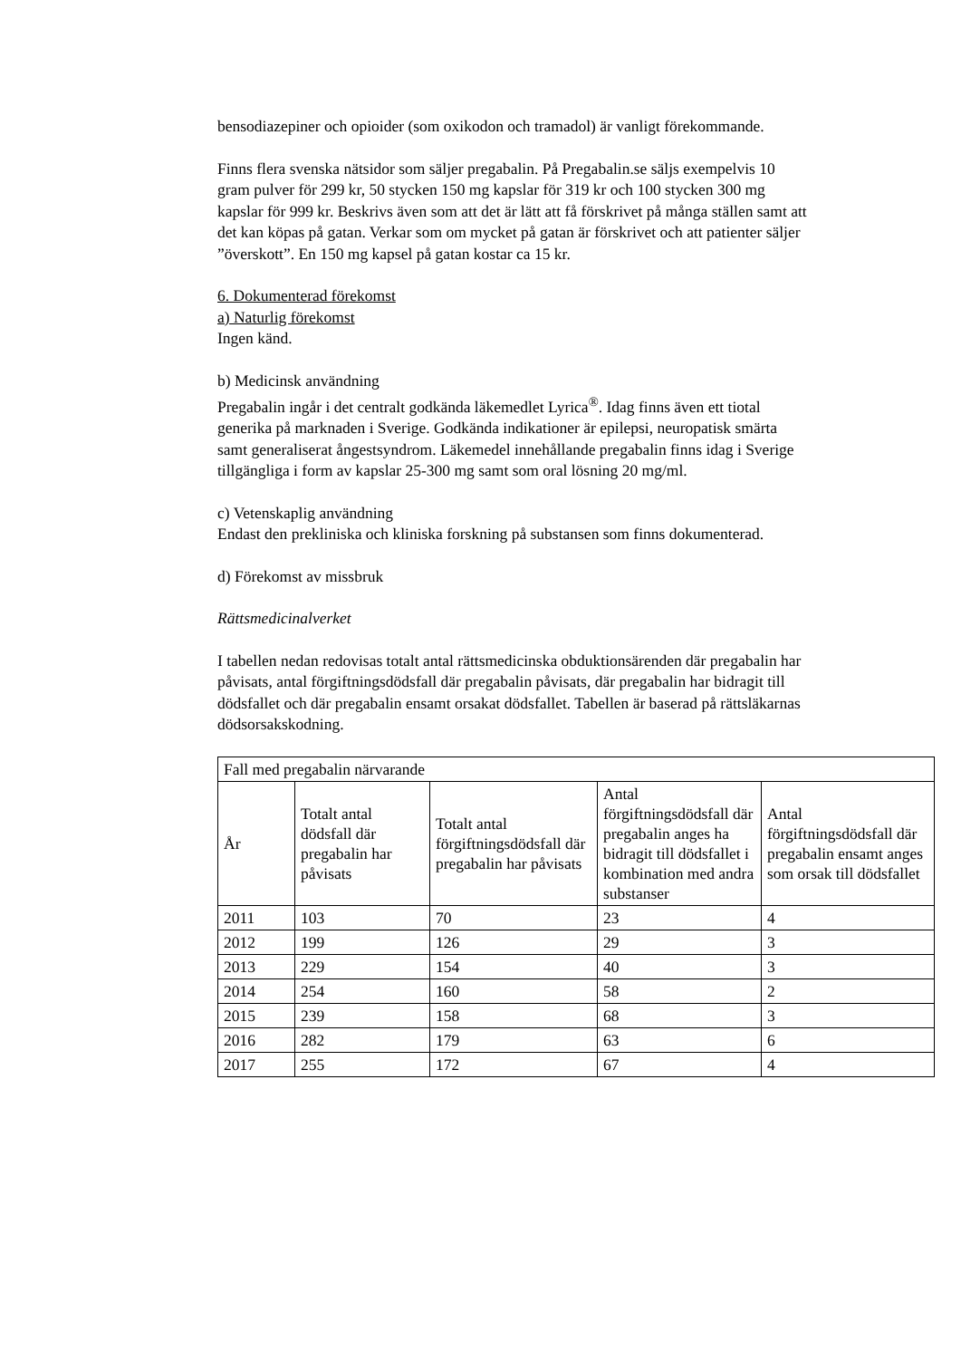bensodiazepiner och opioider (som oxikodon och tramadol) är vanligt förekommande.
Finns flera svenska nätsidor som säljer pregabalin. På Pregabalin.se säljs exempelvis 10 gram pulver för 299 kr, 50 stycken 150 mg kapslar för 319 kr och 100 stycken 300 mg kapslar för 999 kr. Beskrivs även som att det är lätt att få förskrivet på många ställen samt att det kan köpas på gatan. Verkar som om mycket på gatan är förskrivet och att patienter säljer ”överskott”. En 150 mg kapsel på gatan kostar ca 15 kr.
6. Dokumenterad förekomst
a) Naturlig förekomst
Ingen känd.
b) Medicinsk användning
Pregabalin ingår i det centralt godkända läkemedlet Lyrica<sup>®</sup>. Idag finns även ett tiotal generika på marknaden i Sverige. Godkända indikationer är epilepsi, neuropatisk smärta samt generaliserat ångestsyndrom. Läkemedel innehållande pregabalin finns idag i Sverige tillgängliga i form av kapslar 25-300 mg samt som oral lösning 20 mg/ml.
c) Vetenskaplig användning
Endast den prekliniska och kliniska forskning på substansen som finns dokumenterad.
d) Förekomst av missbruk
Rättsmedicinalverket
I tabellen nedan redovisas totalt antal rättsmedicinska obduktionsärenden där pregabalin har påvisats, antal förgiftningsdödsfall där pregabalin påvisats, där pregabalin har bidragit till dödsfallet och där pregabalin ensamt orsakat dödsfallet. Tabellen är baserad på rättsläkarnas dödsorsakskodning.
| Fall med pregabalin närvarande | | | | |
| --- | --- | --- | --- | --- |
| År | Totalt antal dödsfall där pregabalin har påvisats | Totalt antal förgiftningsdödsfall där pregabalin har påvisats | Antal förgiftningsdödsfall där pregabalin anges ha bidragit till dödsfallet i kombination med andra substanser | Antal förgiftningsdödsfall där pregabalin ensamt anges som orsak till dödsfallet |
| 2011 | 103 | 70 | 23 | 4 |
| 2012 | 199 | 126 | 29 | 3 |
| 2013 | 229 | 154 | 40 | 3 |
| 2014 | 254 | 160 | 58 | 2 |
| 2015 | 239 | 158 | 68 | 3 |
| 2016 | 282 | 179 | 63 | 6 |
| 2017 | 255 | 172 | 67 | 4 |